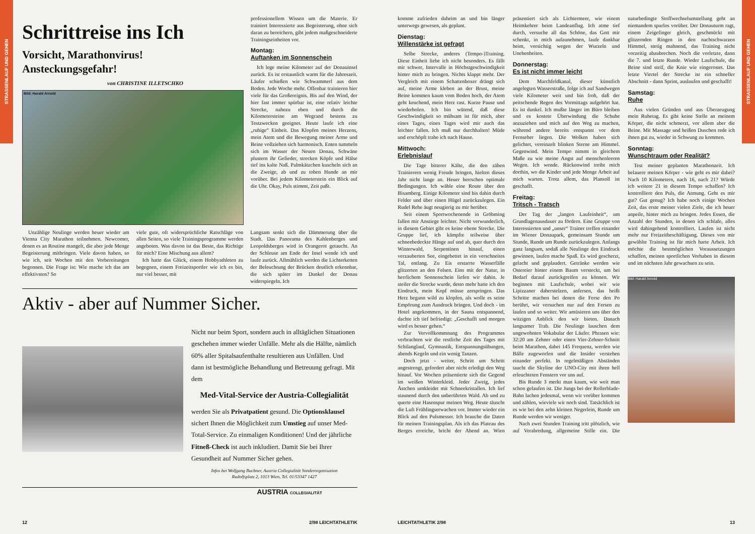STRASSENLAUF UND GEHEN
Schrittreise ins Ich
Vorsicht, Marathonvirus!
Ansteckungsgefahr!
von CHRISTINE ILLETSCHKO
Bild: Harald Arnold
professionellem Wissen um die Materie. Er trainiert Interessierte aus Begeisterung, ohne sich daran zu bereichern, gibt jedem maßgeschneiderte Trainingseinheiten vor.
Montag:
Auftanken im Sonnenschein
Ich lege meine Kilometer auf der Donauinsel zurück. Es ist erstaunlich warm für die Jahreszeit. Läufer schießen wie Schwammerl aus dem Boden. Jede Woche mehr. Offenbar trainieren hier viele für das Großereignis. Bis auf den Wind, der hier fast immer spürbar ist, eine relativ leichte Strecke, nahezu eben und durch die Kilometersteine am Wegrand bestens zu Testzwecken geeignet. Heute laufe ich eine „ruhige“ Einheit. Das Klopfen meines Herzens, mein Atem und die Bewegung meiner Arme und Beine vollziehen sich harmonisch. Enten tummeln sich im Wasser der Neuen Donau, Schwäne plustern ihr Gefieder, strecken Köpfe und Hälse tief ins kalte Naß. Palmkätzchen kuscheln sich an die Zweige, ab und zu toben Hunde an mir vorüber. Bei jedem Kilometerstein ein Blick auf die Uhr. Okay, Puls stimmt, Zeit paßt.
Unzählige Neulinge werden heuer wieder am Vienna City Marathon teilnehmen. Newcomer, denen es an Routine mangelt, die aber jede Menge Begeisterung mitbringen. Viele davon haben, so wie ich, seit Wochen mit den Vorbereitungen begonnen. Die Frage ist: Wie mache ich das am effektivsten? So
viele gute, oft widersprüchliche Ratschläge von allen Seiten, so viele Trainingsprogramme werden angeboten. Was davon ist das Beste, das Richtige für mich? Eine Mischung aus allem?
Ich hatte das Glück, einem Hobbyathleten zu begegnen, einem Freizeitsportler wie ich es bin, nur viel besser, mit
Langsam senkt sich die Dämmerung über die Stadt. Das Panorama des Kahlenberges und Leopoldsberges wird in Orangerot getaucht. An der Schleuse am Ende der Insel wende ich und laufe zurück. Allmählich werden die Lichterketten der Beleuchtung der Brücken deutlich erkennbar, die sich später im Dunkel der Donau widerspiegeln. Ich
Aktiv - aber auf Nummer Sicher.
Nicht nur beim Sport, sondern auch in alltäglichen Situationen geschehen immer wieder Unfälle. Mehr als die Hälfte, nämlich 60% aller Spitalsaufenthalte resultieren aus Unfällen. Und dann ist bestmögliche Behandlung und Betreuung gefragt. Mit dem
Med-Vital-Service der Austria-Collegialität
werden Sie als Privatpatient gesund. Die Optionsklausel sichert Ihnen die Möglichkeit zum Umstieg auf unser Med-Total-Service. Zu einmaligen Konditionen! Und der jährliche Fitneß-Check ist auch inkludiert. Damit Sie bei Ihrer Gesundheit auf Nummer Sicher gehen.
Infos bei Wolfgang Buchner, Austria Collegialität Sonderorganisation
Rudolfsplatz 2, 1013 Wien, Tel. 01/53347 1427
AUSTRIA COLLEGIALITÄT
12 2/98 LEICHTATHLETIK
STRASSENLAUF UND GEHEN
komme zufrieden daheim an und bin länger unterwegs gewesen, als geplant.
Dienstag:
Willenstärke ist gefragt
Selbe Strecke, anderes (Tempo-)Training. Diese Einheit liebe ich nicht besonders. Es fällt mir schwer, Intervalle in Höchstgeschwindigkeit hinter mich zu bringen. Nichts klappt mehr. Der Vergleich mit einem Schattenboxer drängt sich auf, meine Arme kleben an der Brust, meine Beine kommen kaum vom Boden hoch, der Atem geht keuchend, mein Herz rast. Kurze Pause und wiederholen. Ich bin wütend, daß diese Geschwindigkeit so mühsam ist für mich, aber eines Tages, eines Tages wird mir auch das leichter fallen. Ich muß nur durchhalten! Müde und erschöpft trabe ich nach Hause.
Mittwoch:
Erlebnislauf
Die Tage bitterer Kälte, die den zähen Trainierern wenig Freude bringen, hielten dieses Jahr nicht lange an. Heuer herrschen optimale Bedingungen. Ich wähle eine Route über den Bisamberg. Einige Kilometer sind bis dahin durch Felder und über einen Hügel zurückzulegen. Ein Rudel Rehe äugt neugierig zu mir herüber.
Seit einem Sportwochenende in Gröbming fallen mir Anstiege leichter. Nicht verwunderlich, in diesem Gebiet gibt es keine ebene Strecke. Die Gruppe lief, ich kämpfte teilweise über schneebedeckte Hänge auf und ab, quer durch den Winterwald, Serpentinen hinauf, einen verzauberten See, eingebettet in ein verschneites Tal, entlang. Zu Eis erstarrte Wasserfälle glitzerten an den Felsen. Eins mit der Natur, in herrlichem Sonnenschein liefen wir dahin. Je steiler die Strecke wurde, desto mehr hatte ich den Eindruck, mein Kopf müsse zerspringen. Das Herz begann wild zu klopfen, als wolle es seine Empörung zum Ausdruck bringen. Und doch - im Hotel angekommen, in der Sauna entspannend, dachte ich tief befriedigt: „Geschafft und morgen wird es besser gehen.“
Zur Vervollkommnung des Programmes verbrachten wir die restliche Zeit des Tages mit Schilanglauf, Gymnastik, Entspannungsübungen, abends Kegeln und ein wenig Tanzen.
Doch jetzt - weiter, Schritt um Schritt angestrengt, gefordert aber nicht erledigt den Weg hinauf. Vor Wochen präsentierte sich die Gegend im weißen Winterkleid. Jeder Zweig, jedes Ästchen umkleidet mit Schneekristallen. Ich lief staunend durch den unberührten Wald. Ab und zu querte eine Hasenspur meinen Weg. Heute täuscht die Luft Frühlingserwachen vor. Immer wieder ein Blick auf den Pulsmesser. Ich brauche die Daten für meinen Trainingsplan. Als ich das Plateau des Berges erreiche, bricht der Abend an. Wien präsentiert sich als Lichtermeer, wie einem Heimkehrer beim Landeanflug. Ich atme tief durch, versuche all das Schöne, das Gott mir schenkt, in mich aufzunehmen, laufe dankbar heim, vorsichtig wegen der Wurzeln und Unebenheiten.
Donnerstag:
Es ist nicht immer leicht
Dem Marchfeldkanal, dieser künstlich angelegten Wasserstraße, folge ich auf Sandwegen viele Kilometer weit und bin froh, daß der peitschende Regen des Vormittags aufgehört hat. Es ist dunkel. Ich mußte länger im Büro bleiben und es kostete Überwindung die Schuhe anzuziehen und mich auf den Weg zu machen, während andere bereits entspannt vor dem Fernseher liegen. Die Wolken haben sich gelichtet, vereinzelt blinken Sterne am Himmel. Gegenwind. Mein Tempo nimmt in gleichem Maße zu wie meine Angst auf menschenleeren Wegen. Ich wende. Rückenwind treibt mich dorthin, wo die Kinder und jede Menge Arbeit auf mich warten. Trotz allem, das Plansoll ist geschafft.
Freitag:
Tritsch - Tratsch
Der Tag der „langen Laufeinheit“, um Grundlagenausdauer zu fördern. Eine Gruppe von Interessierten und „unser“ Trainer treffen einander im Wiener Donaupark, gemeinsam Stunde um Stunde, Runde um Runde zurückzulegen. Anfangs ganz langsam, sodaß alle Neulinge den Eindruck gewinnen, laufen mache Spaß. Es wird gescherzt, gelacht und geplaudert. Getränke werden wie Ostereier hinter einem Baum versteckt, um bei Bedarf darauf zurückgreifen zu können. Wir beginnen mit Laufschule, wobei wir wie Lipizzaner daherstelzen, anfersen, das heißt Schritte machen bei denen die Ferse den Po berührt, wir versuchen nur auf den Fersen zu laufen und so weiter. Wir amüsieren uns über den witzigen Anblick den wir bieten. Danach langsamer Trab. Die Neulinge lauschen dem ungewohnten Vokabular der Läufer. Phrasen wie: 32:20 am Zehner oder einen Vier-Zehner-Schnitt beim Marathon, dabei 145 Frequenz, werden wie Bälle zugeworfen und die Insider verstehen einander perfekt. In regelmäßigen Abständen taucht die Skyline der UNO-City mit ihren hell erleuchteten Fenstern vor uns auf.
Bis Runde 3 merkt man kaum, wie weit man schon gelaufen ist. Die Jungs bei der Rollerblade-Bahn lachen jedesmal, wenn wir vorüber kommen und zählen, wieviele wir noch sind. Tatsächlich ist es wie bei den zehn kleinen Negerlein, Runde um Runde werden wir weniger.
Nach zwei Stunden Training tritt plötzlich, wie auf Verabredung, allgemeine Stille ein. Die naturbedingte Stoffwechselumstellung geht an niemandem spurlos vorüber. Der Donauturm ragt, einem Zeigefinger gleich, geschmückt mit glitzernden Ringen in den nachtschwarzen Himmel, stetig mahnend, das Training nicht vorzeitig abzubrechen. Noch die vorletzte, dann die 7. und letzte Runde. Wieder Laufschule, die Beine sind steif, die Knie wie eingerostet. Das letzte Viertel der Strecke ist ein schneller Abschnitt - dann Sprint, auslaufen und geschafft!
Samstag:
Ruhe
Aus vielen Gründen und aus Überzeugung mein Ruhetag. Es gibt keine Stelle an meinem Körper, die nicht schmerzt, vor allem aber die Beine. Mit Massage und heißen Duschen rede ich ihnen gut zu, wieder in Schwung zu kommen.
Sonntag:
Wunschtraum oder Realität?
Test meiner geplanten Marathonzeit. Ich belauere meinen Körper - wie geht es mir dabei? Nach 10 Kilometern, nach 16, nach 21? Würde ich weitere 21 in diesem Tempo schaffen? Ich kontrolliere den Puls, die Atmung. Geht es mir gut? Gut genug? Ich habe noch einige Wochen Zeit, das erste meiner vielen Ziele, die ich heuer anpeile, hinter mich zu bringen. Jedes Essen, die Anzahl der Stunden, in denen ich schlafe, alles wird dahingehend kontrolliert. Laufen ist nicht mehr nur Freizeitbeschäftigung. Dieses von mir gewählte Training ist für mich harte Arbeit. Ich möchte die bestmöglichen Voraussetzungen schaffen, meinen sportlichen Vorhaben in diesem und im nächsten Jahr gewachsen zu sein.
Bild: Harald Arnold
LEICHTATHLETIK 2/98 13